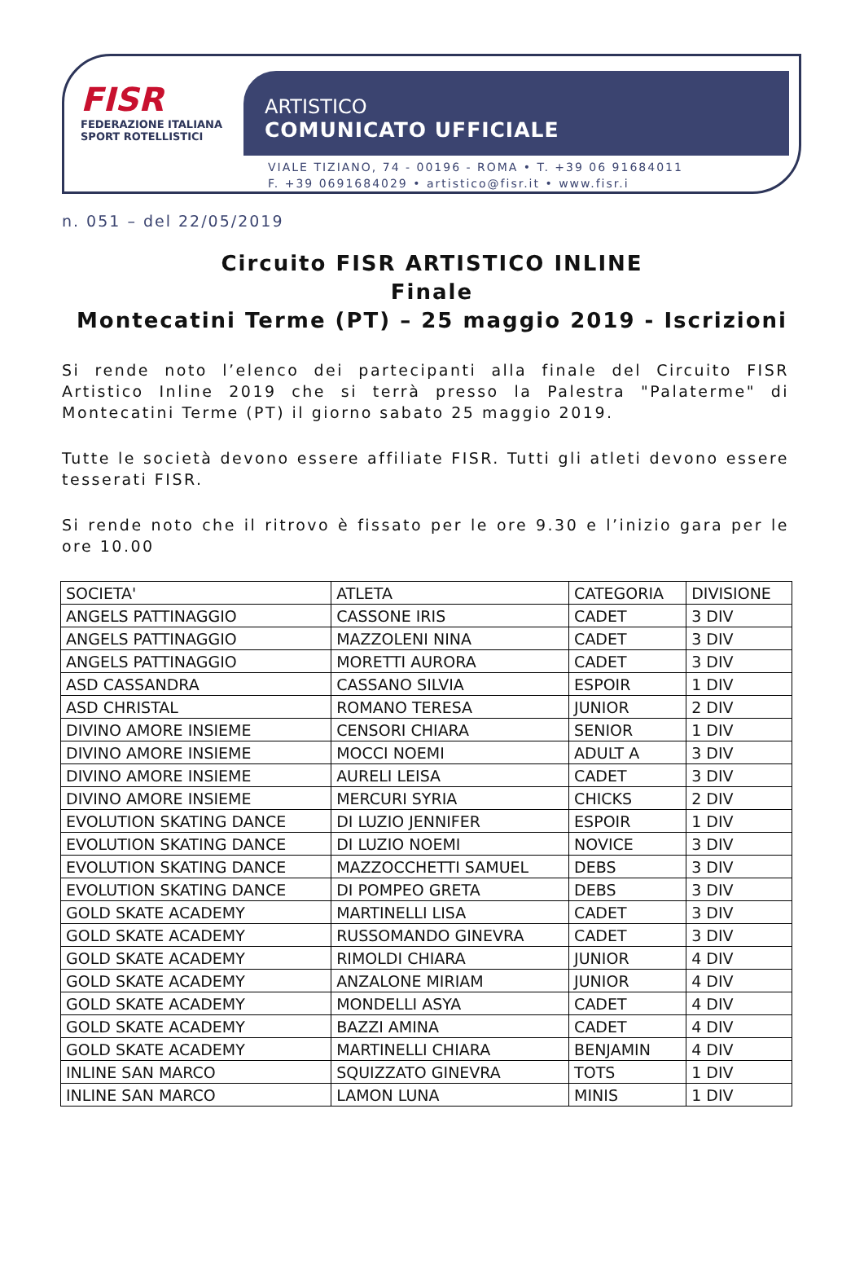FISR
FEDERAZIONE ITALIANA
SPORT ROTELLISTICI
ARTISTICO
COMUNICATO UFFICIALE
VIALE TIZIANO, 74 - 00196 - ROMA • T. +39 06 91684011
F. +39 0691684029 • artistico@fisr.it • www.fisr.i
n. 051 – del 22/05/2019
Circuito FISR ARTISTICO INLINE
Finale
Montecatini Terme (PT) – 25 maggio 2019 - Iscrizioni
Si rende noto l’elenco dei partecipanti alla finale del Circuito FISR Artistico Inline 2019 che si terrà presso la Palestra "Palaterme" di Montecatini Terme (PT) il giorno sabato 25 maggio 2019.
Tutte le società devono essere affiliate FISR. Tutti gli atleti devono essere tesserati FISR.
Si rende noto che il ritrovo è fissato per le ore 9.30 e l’inizio gara per le ore 10.00
| SOCIETA' | ATLETA | CATEGORIA | DIVISIONE |
| ANGELS PATTINAGGIO | CASSONE IRIS | CADET | 3 DIV |
| ANGELS PATTINAGGIO | MAZZOLENI NINA | CADET | 3 DIV |
| ANGELS PATTINAGGIO | MORETTI AURORA | CADET | 3 DIV |
| ASD CASSANDRA | CASSANO SILVIA | ESPOIR | 1 DIV |
| ASD CHRISTAL | ROMANO TERESA | JUNIOR | 2 DIV |
| DIVINO AMORE INSIEME | CENSORI CHIARA | SENIOR | 1 DIV |
| DIVINO AMORE INSIEME | MOCCI NOEMI | ADULT A | 3 DIV |
| DIVINO AMORE INSIEME | AURELI LEISA | CADET | 3 DIV |
| DIVINO AMORE INSIEME | MERCURI SYRIA | CHICKS | 2 DIV |
| EVOLUTION SKATING DANCE | DI LUZIO JENNIFER | ESPOIR | 1 DIV |
| EVOLUTION SKATING DANCE | DI LUZIO NOEMI | NOVICE | 3 DIV |
| EVOLUTION SKATING DANCE | MAZZOCCHETTI SAMUEL | DEBS | 3 DIV |
| EVOLUTION SKATING DANCE | DI POMPEO GRETA | DEBS | 3 DIV |
| GOLD SKATE ACADEMY | MARTINELLI LISA | CADET | 3 DIV |
| GOLD SKATE ACADEMY | RUSSOMANDO GINEVRA | CADET | 3 DIV |
| GOLD SKATE ACADEMY | RIMOLDI CHIARA | JUNIOR | 4 DIV |
| GOLD SKATE ACADEMY | ANZALONE MIRIAM | JUNIOR | 4 DIV |
| GOLD SKATE ACADEMY | MONDELLI ASYA | CADET | 4 DIV |
| GOLD SKATE ACADEMY | BAZZI AMINA | CADET | 4 DIV |
| GOLD SKATE ACADEMY | MARTINELLI CHIARA | BENJAMIN | 4 DIV |
| INLINE SAN MARCO | SQUIZZATO GINEVRA | TOTS | 1 DIV |
| INLINE SAN MARCO | LAMON LUNA | MINIS | 1 DIV |